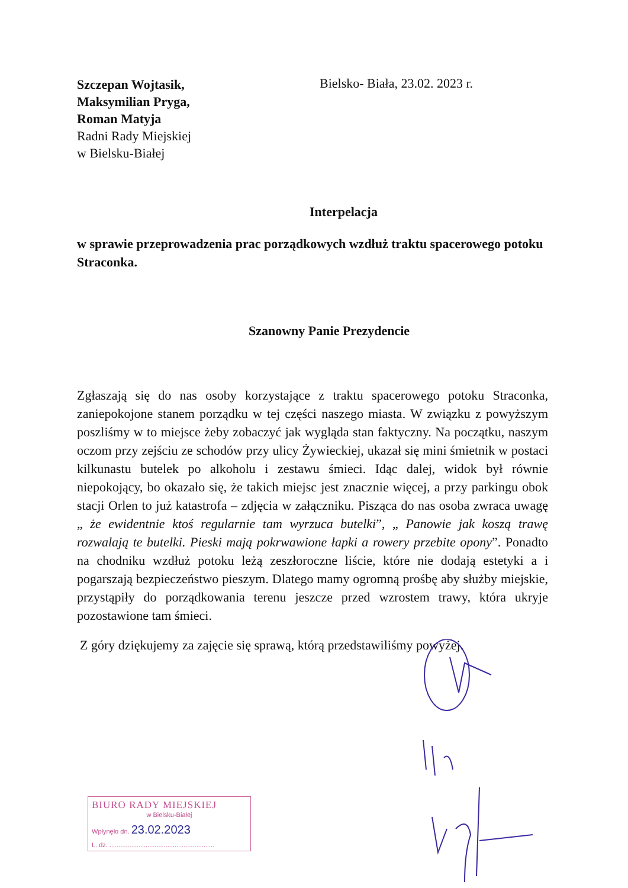Szczepan Wojtasik,
Maksymilian Pryga,
Roman Matyja
Radni Rady Miejskiej
w Bielsku-Białej
Bielsko- Biała, 23.02. 2023 r.
Interpelacja
w sprawie przeprowadzenia prac porządkowych wzdłuż traktu spacerowego potoku Straconka.
Szanowny Panie Prezydencie
Zgłaszają się do nas osoby korzystające z traktu spacerowego potoku Straconka, zaniepokojone stanem porządku w tej części naszego miasta. W związku z powyższym poszliśmy w to miejsce żeby zobaczyć jak wygląda stan faktyczny. Na początku, naszym oczom przy zejściu ze schodów przy ulicy Żywieckiej, ukazał się mini śmietnik w postaci kilkunastu butelek po alkoholu i zestawu śmieci. Idąc dalej, widok był równie niepokojący, bo okazało się, że takich miejsc jest znacznie więcej, a przy parkingu obok stacji Orlen to już katastrofa – zdjęcia w załączniku. Pisząca do nas osoba zwraca uwagę „ że ewidentnie ktoś regularnie tam wyrzuca butelki”, „ Panowie jak koszą trawę rozwalają te butelki. Pieski mają pokrwawione łapki a rowery przebite opony”. Ponadto na chodniku wzdłuż potoku leżą zeszłoroczne liście, które nie dodają estetyki a i pogarszają bezpieczeństwo pieszym. Dlatego mamy ogromną prośbę aby służby miejskie, przystąpiły do porządkowania terenu jeszcze przed wzrostem trawy, która ukryje pozostawione tam śmieci.
Z góry dziękujemy za zajęcie się sprawą, którą przedstawiliśmy powyżej.
BIURO RADY MIEJSKIEJ
w Bielsku-Białej
Wpłynęło dn. 23.02.2023
L. dz. ..........................................................